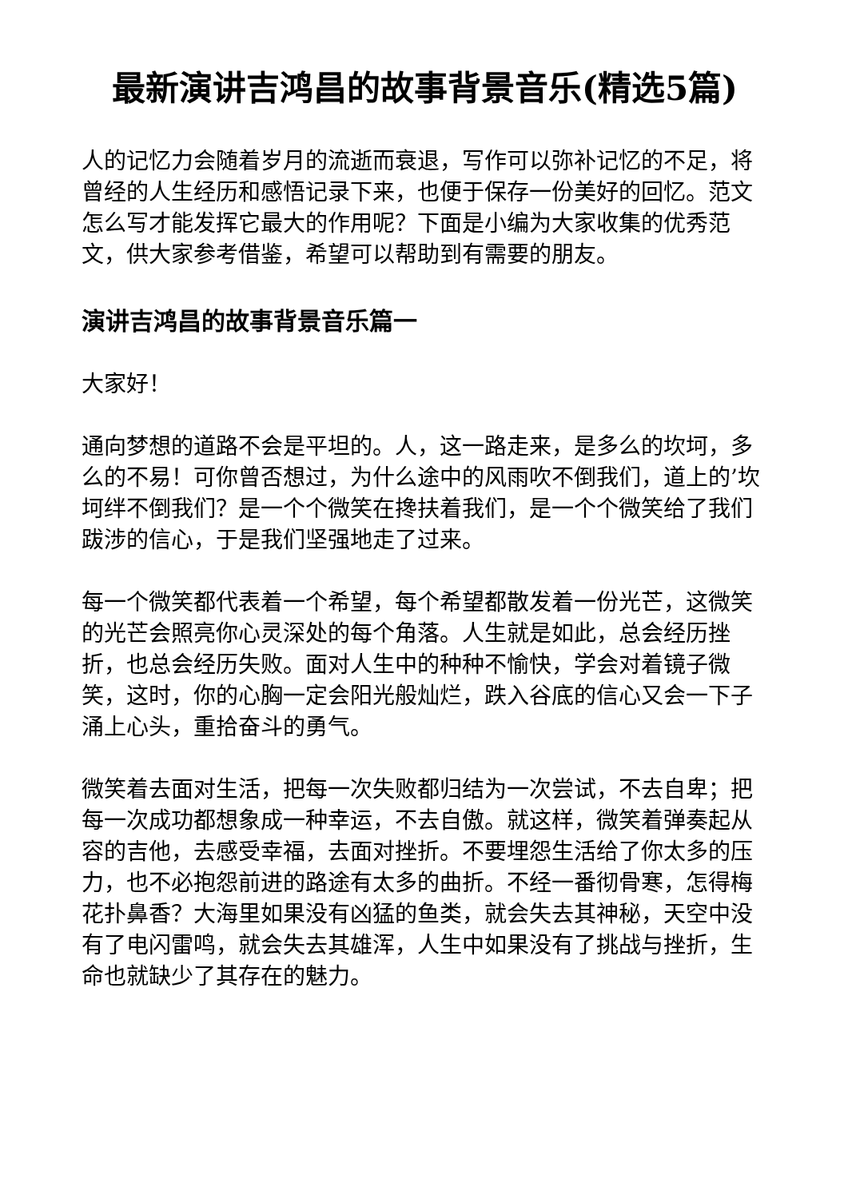最新演讲吉鸿昌的故事背景音乐(精选5篇)
人的记忆力会随着岁月的流逝而衰退，写作可以弥补记忆的不足，将曾经的人生经历和感悟记录下来，也便于保存一份美好的回忆。范文怎么写才能发挥它最大的作用呢？下面是小编为大家收集的优秀范文，供大家参考借鉴，希望可以帮助到有需要的朋友。
演讲吉鸿昌的故事背景音乐篇一
大家好！
通向梦想的道路不会是平坦的。人，这一路走来，是多么的坎坷，多么的不易！可你曾否想过，为什么途中的风雨吹不倒我们，道上的’坎坷绊不倒我们？是一个个微笑在搀扶着我们，是一个个微笑给了我们跋涉的信心，于是我们坚强地走了过来。
每一个微笑都代表着一个希望，每个希望都散发着一份光芒，这微笑的光芒会照亮你心灵深处的每个角落。人生就是如此，总会经历挫折，也总会经历失败。面对人生中的种种不愉快，学会对着镜子微笑，这时，你的心胸一定会阳光般灿烂，跌入谷底的信心又会一下子涌上心头，重拾奋斗的勇气。
微笑着去面对生活，把每一次失败都归结为一次尝试，不去自卑；把每一次成功都想象成一种幸运，不去自傲。就这样，微笑着弹奏起从容的吉他，去感受幸福，去面对挫折。不要埋怨生活给了你太多的压力，也不必抱怨前进的路途有太多的曲折。不经一番彻骨寒，怎得梅花扑鼻香？大海里如果没有凶猛的鱼类，就会失去其神秘，天空中没有了电闪雷鸣，就会失去其雄浑，人生中如果没有了挑战与挫折，生命也就缺少了其存在的魅力。